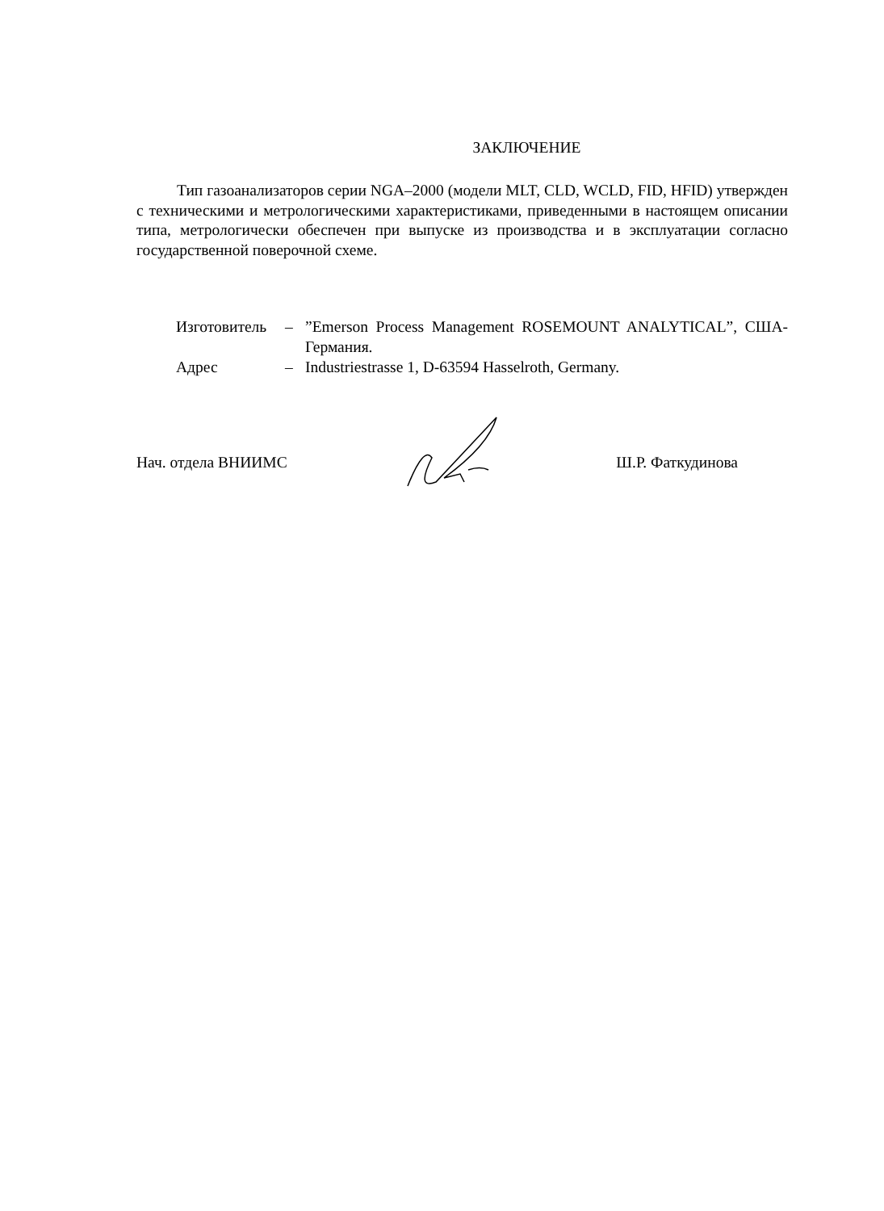ЗАКЛЮЧЕНИЕ
Тип газоанализаторов серии NGA–2000 (модели MLT, CLD, WCLD, FID, HFID) утвержден с техническими и метрологическими характеристиками, приведенными в настоящем описании типа, метрологически обеспечен при выпуске из производства и в эксплуатации согласно государственной поверочной схеме.
| Изготовитель | – | ”Emerson Process Management ROSEMOUNT ANALYTICAL”, США-Германия. |
| Адрес | – | Industriestrasse 1, D-63594 Hasselroth, Germany. |
Нач. отдела ВНИИМС Ш.Р. Фаткудинова